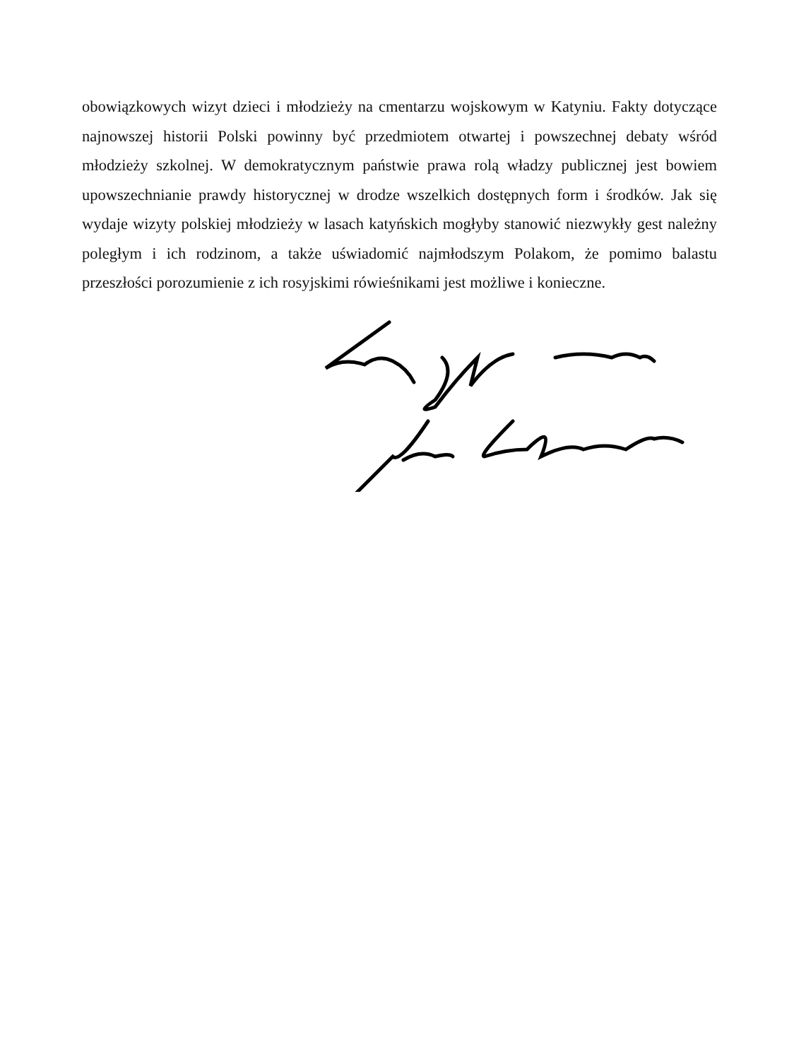obowiązkowych wizyt dzieci i młodzieży na cmentarzu wojskowym w Katyniu. Fakty dotyczące najnowszej historii Polski powinny być przedmiotem otwartej i powszechnej debaty wśród młodzieży szkolnej. W demokratycznym państwie prawa rolą władzy publicznej jest bowiem upowszechnianie prawdy historycznej w drodze wszelkich dostępnych form i środków. Jak się wydaje wizyty polskiej młodzieży w lasach katyńskich mogłyby stanowić niezwykły gest należny poległym i ich rodzinom, a także uświadomić najmłodszym Polakom, że pomimo balastu przeszłości porozumienie z ich rosyjskimi rówieśnikami jest możliwe i konieczne.